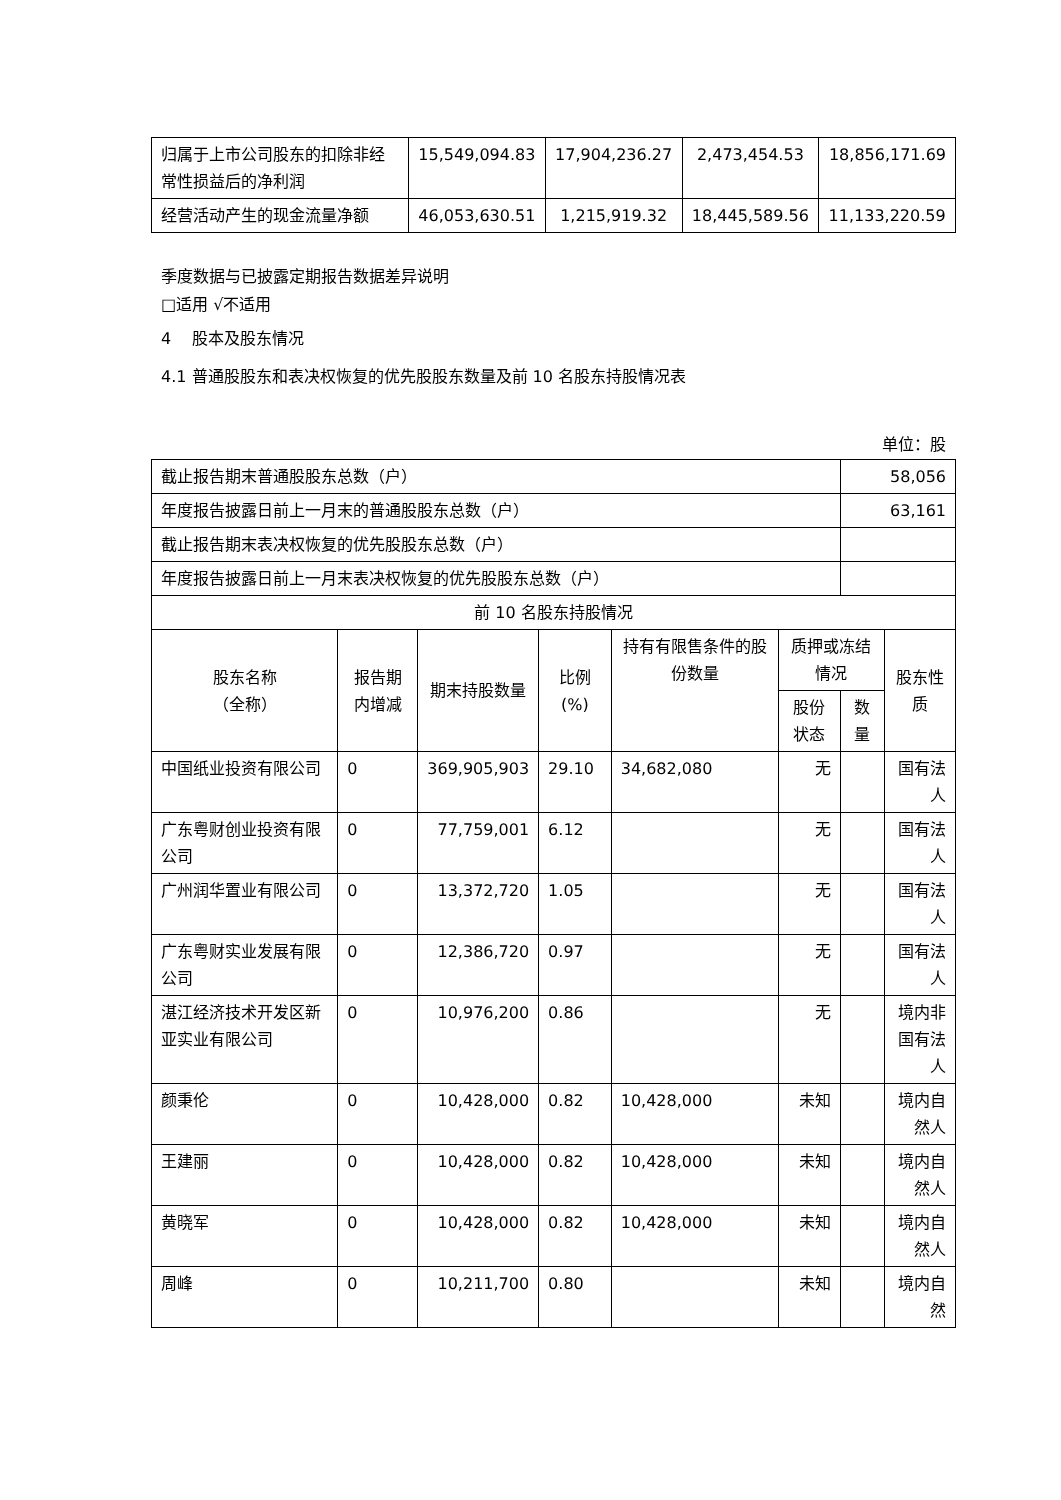| 归属于上市公司股东的扣除非经常性损益后的净利润 | 15,549,094.83 | 17,904,236.27 | 2,473,454.53 | 18,856,171.69 |
| 经营活动产生的现金流量净额 | 46,053,630.51 | 1,215,919.32 | 18,445,589.56 | 11,133,220.59 |
季度数据与已披露定期报告数据差异说明
□适用 √不适用
4 股本及股东情况
4.1 普通股股东和表决权恢复的优先股股东数量及前 10 名股东持股情况表
单位：股
| 截止报告期末普通股股东总数（户） | | | | | | 58,056 | |
| 年度报告披露日前上一月末的普通股股东总数（户） | | | | | | 63,161 | |
| 截止报告期末表决权恢复的优先股股东总数（户） | | | | | | | |
| 年度报告披露日前上一月末表决权恢复的优先股股东总数（户） | | | | | | | |
| 前 10 名股东持股情况 | | | | | | | |
| 股东名称 （全称） | 报告期内增减 | 期末持股数量 | 比例(%) | 持有有限售条件的股份数量 | 质押或冻结情况 | | 股东性质 |
| | | | | | 股份状态 | 数量 | |
| 中国纸业投资有限公司 | 0 | 369,905,903 | 29.10 | 34,682,080 | 无 | | 国有法人 |
| 广东粤财创业投资有限公司 | 0 | 77,759,001 | 6.12 | | 无 | | 国有法人 |
| 广州润华置业有限公司 | 0 | 13,372,720 | 1.05 | | 无 | | 国有法人 |
| 广东粤财实业发展有限公司 | 0 | 12,386,720 | 0.97 | | 无 | | 国有法人 |
| 湛江经济技术开发区新亚实业有限公司 | 0 | 10,976,200 | 0.86 | | 无 | | 境内非国有法人 |
| 颜秉伦 | 0 | 10,428,000 | 0.82 | 10,428,000 | 未知 | | 境内自然人 |
| 王建丽 | 0 | 10,428,000 | 0.82 | 10,428,000 | 未知 | | 境内自然人 |
| 黄晓军 | 0 | 10,428,000 | 0.82 | 10,428,000 | 未知 | | 境内自然人 |
| 周峰 | 0 | 10,211,700 | 0.80 | | 未知 | | 境内自然 |